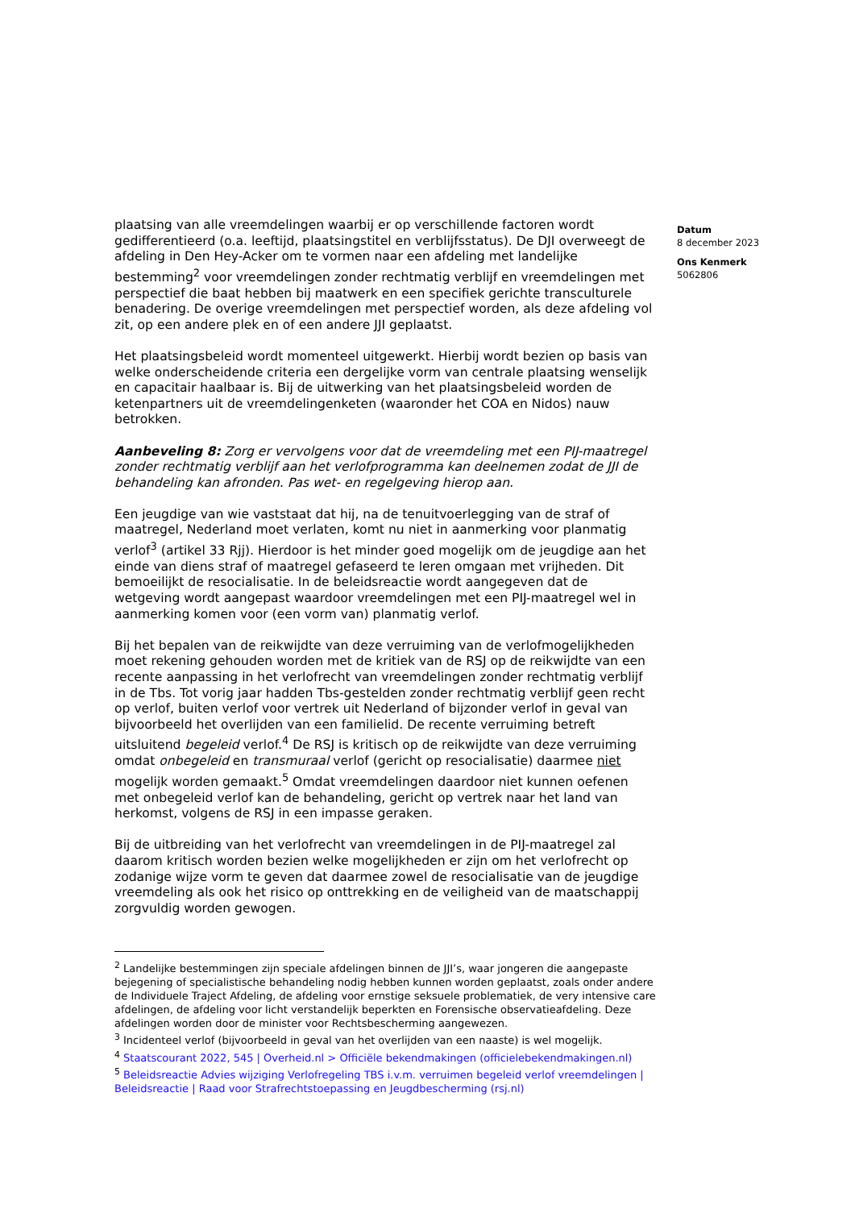Datum
8 december 2023
Ons Kenmerk
5062806
plaatsing van alle vreemdelingen waarbij er op verschillende factoren wordt gedifferentieerd (o.a. leeftijd, plaatsingstitel en verblijfsstatus). De DJI overweegt de afdeling in Den Hey-Acker om te vormen naar een afdeling met landelijke bestemming<sup>2</sup> voor vreemdelingen zonder rechtmatig verblijf en vreemdelingen met perspectief die baat hebben bij maatwerk en een specifiek gerichte transculturele benadering. De overige vreemdelingen met perspectief worden, als deze afdeling vol zit, op een andere plek en of een andere JJI geplaatst.
Het plaatsingsbeleid wordt momenteel uitgewerkt. Hierbij wordt bezien op basis van welke onderscheidende criteria een dergelijke vorm van centrale plaatsing wenselijk en capacitair haalbaar is. Bij de uitwerking van het plaatsingsbeleid worden de ketenpartners uit de vreemdelingenketen (waaronder het COA en Nidos) nauw betrokken.
Aanbeveling 8: Zorg er vervolgens voor dat de vreemdeling met een PIJ-maatregel zonder rechtmatig verblijf aan het verlofprogramma kan deelnemen zodat de JJI de behandeling kan afronden. Pas wet- en regelgeving hierop aan.
Een jeugdige van wie vaststaat dat hij, na de tenuitvoerlegging van de straf of maatregel, Nederland moet verlaten, komt nu niet in aanmerking voor planmatig verlof<sup>3</sup> (artikel 33 Rjj). Hierdoor is het minder goed mogelijk om de jeugdige aan het einde van diens straf of maatregel gefaseerd te leren omgaan met vrijheden. Dit bemoeilijkt de resocialisatie. In de beleidsreactie wordt aangegeven dat de wetgeving wordt aangepast waardoor vreemdelingen met een PIJ-maatregel wel in aanmerking komen voor (een vorm van) planmatig verlof.
Bij het bepalen van de reikwijdte van deze verruiming van de verlofmogelijkheden moet rekening gehouden worden met de kritiek van de RSJ op de reikwijdte van een recente aanpassing in het verlofrecht van vreemdelingen zonder rechtmatig verblijf in de Tbs. Tot vorig jaar hadden Tbs-gestelden zonder rechtmatig verblijf geen recht op verlof, buiten verlof voor vertrek uit Nederland of bijzonder verlof in geval van bijvoorbeeld het overlijden van een familielid. De recente verruiming betreft uitsluitend begeleid verlof.<sup>4</sup> De RSJ is kritisch op de reikwijdte van deze verruiming omdat onbegeleid en transmuraal verlof (gericht op resocialisatie) daarmee niet mogelijk worden gemaakt.<sup>5</sup> Omdat vreemdelingen daardoor niet kunnen oefenen met onbegeleid verlof kan de behandeling, gericht op vertrek naar het land van herkomst, volgens de RSJ in een impasse geraken.
Bij de uitbreiding van het verlofrecht van vreemdelingen in de PIJ-maatregel zal daarom kritisch worden bezien welke mogelijkheden er zijn om het verlofrecht op zodanige wijze vorm te geven dat daarmee zowel de resocialisatie van de jeugdige vreemdeling als ook het risico op onttrekking en de veiligheid van de maatschappij zorgvuldig worden gewogen.
<sup>2</sup> Landelijke bestemmingen zijn speciale afdelingen binnen de JJI’s, waar jongeren die aangepaste bejegening of specialistische behandeling nodig hebben kunnen worden geplaatst, zoals onder andere de Individuele Traject Afdeling, de afdeling voor ernstige seksuele problematiek, de very intensive care afdelingen, de afdeling voor licht verstandelijk beperkten en Forensische observatieafdeling. Deze afdelingen worden door de minister voor Rechtsbescherming aangewezen.
<sup>3</sup> Incidenteel verlof (bijvoorbeeld in geval van het overlijden van een naaste) is wel mogelijk.
<sup>4</sup> Staatscourant 2022, 545 | Overheid.nl > Officiële bekendmakingen (officielebekendmakingen.nl)
<sup>5</sup> Beleidsreactie Advies wijziging Verlofregeling TBS i.v.m. verruimen begeleid verlof vreemdelingen | Beleidsreactie | Raad voor Strafrechtstoepassing en Jeugdbescherming (rsj.nl)